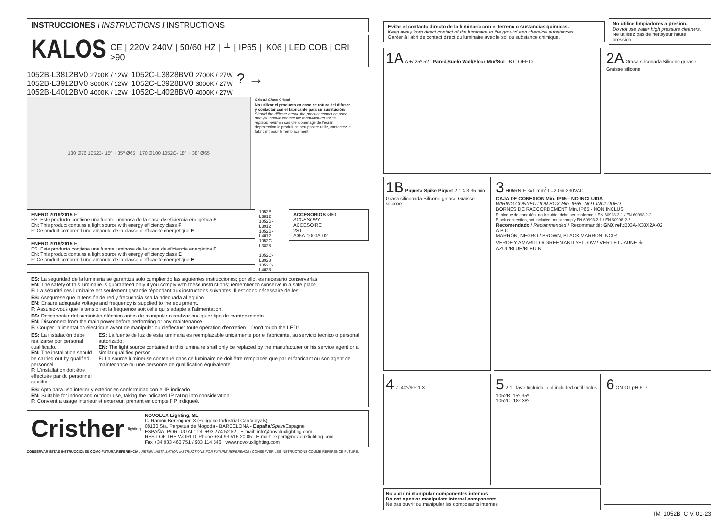INSTRUCCIONES / INSTRUCTIONS / INSTRUCTIONS
KALOS CE | 220V 240V | 50/60 HZ | ⏚ | IP65 | IK06 | LED COB | CRI >90
1052B-L3812BV0 2700K / 12W
1052B-L3912BV0 3000K / 12W
1052B-L4012BV0 4000K / 12W
1052C-L3828BV0 2700K / 27W
1052C-L3928BV0 3000K / 27W
1052C-L4028BV0 4000K / 27W
? →
130 Ø76 1052B- 15º ~ 35º Ø65 170 Ø100 1052C- 18º ~ 38º Ø65
Cristal Glass Cristal
No utilizar el producto en caso de rotura del difusor y contactar con el fabricante para su sustitución/ Should the diffuser break, the product cannot be used and you should contact the manufacturer for its replacement/ En cas d'endommage de l'écran deprotection le produit ne peu pas tre utiliz, cantactez le fabricant pour le remplacement.
ENERG 2019/2015 F
ES: Este producto contiene una fuente luminosa de la clase de eficiencia energética F.
EN: This product contains a light source with energy efficiency class F
F: Ce produit comprend une ampoule de la classe d'efficacité énergetique F.
ENERG 2019/2015 E
ES: Este producto contiene una fuente luminosa de la clase de eficiencia energética E.
EN: This product contains a light source with energy efficiency class E
F: Ce produit comprend une ampoule de la classe d'efficacité énergetique E.
1052B-L3812
1052B-L3912
1052B-L4012
1052C-L3828
1052C-L3928
1052C-L4028
ACCESORIOS Ø60
ACCESORY
ACCESOIRE
230
A05A-1000A-02
ES: La seguridad de la luminaria se garantiza solo cumpliendo las siguientes instrucciones; por ello, es necesario conservarlas.
EN: The safety of this luminaire is guaranteed only if you comply with these instructions; remember to conserve in a safe place.
F: La sécurité des luminaire est seulement garantie répondant aux instructions suivantes; Il est donc nécessaire de les
ES: Asegurese que la tensión de red y frecuencia sea la adecuada al equipo.
EN: Ensure adequate voltage and frequency is supplied to the equipment.
F: Assurez-vous que la tension et la fréquence soit celle qui s'adapte à l'alimentation.
ES: Desconectar del suministro éléctrico antes de manipular o realizar cualquier tipo de mantenimiento.
EN: Disconnect from the main power before performing or any maintenance.
F: Couper l'alimentation électrique avant de manipuler ou d'effectuer toute opération d'entretien. Don't touch the LED !
ES: La instalación debe realizarse por personal cualificado.
EN: The installation should be carried out by qualified personnel.
F: L'installation doit être effectuée par du personnel qualifié.
ES: La fuente de luz de esta luminaria es reemplazable unicamente por el fabricante, su servicio tecnico o personal autorizado.
EN: The light source contained in this luminaire shall only be replaced by the manufacturer or his service agent or a similar qualified person.
F: La source lumineuse contenue dans ce luminaire ne doit être remplacée que par el fabricant ou son agent de maintenance ou une personne de qualification équivalente
ES: Apto para uso interior y exterior en conformidad con el IP indicado.
EN: Suitable for indoor and outdoor use, taking the indicated IP rating into consideration.
F: Convient a usage interieur et exterieur, prenant en compte l'IP indiqueé.
Cristher lighting
NOVOLUX Lighting, SL.
C/ Ramón Berenguer, 8 (Polígono Industrial Can Vinyals)
08130 Sta. Perpetua de Mogoda - BARCELONA - España/Spain/Espagne
ESPAÑA- PORTUGAL: Tel. +93 274 52 52 E-mail: info@novoluxlighting.com
REST OF THE WORLD: Phone +34 93 516 20 05 E-mail: export@novoluxlighting.com
Fax +34 933 463 751 / 933 114 546 www.novoluxlighting.com
CONSERVAR ESTAS INSTRUCCIONES COMO FUTURA REFERENCIA / RETAIN INSTALLATION INSTRUCTIONS FOR FUTURE REFERENCE / CONSERVER LES INSTRUCTIONS COMME REFERENCE FUTURE.
Evitar el contacto directo de la luminaria con el terreno o sustancias químicas.
Keep away from direct contact of the luminaire to the ground and chemical substances.
Garder à l'abri de contact direct du luminaire avec le sol ou substance chimique.
No utilice limpiadores a presión.
Do not use water high pressure cleaners.
Ne utilisez pas de nettoyeur haute pression.
1A A +/-25º 52 Pared/Suelo Wall/Floor Mur/Sol B C OFF O
2A Grasa siliconada Silicone grease Graisse silicone
1B Piqueta Spike Piquet 2 1 4 3 35 min. Grasa siliconada Silicone grease Graisse silicone
3 H05RN-F 3x1 mm<sup>2</sup> L=2.0m 230VAC
CAJA DE CONEXIÓN Mín. IP65 - NO INCLUIDA
WIRING CONNECTION BOX Min. IP65- NOT INCLUDED
BORNES DE RACCORDEMENT Min. IP65 - NON INCLUS
El bloque de conexión, no incluido, debe ser conforme a EN 60998-2-1 / EN 60998-2-2
Block connection, not included, must comply EN 60998-2-1 / EN 60998-2-2
Recomendado / Recommended / Recommandé: GNX ref.:B03A-X33X2A-02
A B C
MARRÓN, NEGRO / BROWN, BLACK MARRON, NOIR L
VERDE Y AMARILLO/ GREEN AND YELLOW / VERT ET JAUNE ⏚
AZUL/BLUE/BLEU N
4 2 -40º/90º 1 3
5 2 1 Llave Incluida Tool included outil inclus
1052B- 15º 35º
1052C- 18º 38º
6 ON O I pH 5–7
No abrir ni manipular componentes internos
Do not open or manipulate internal components
Ne pas ouvrir ou manipuler les composants internes
IM_1052B_C V. 01-23